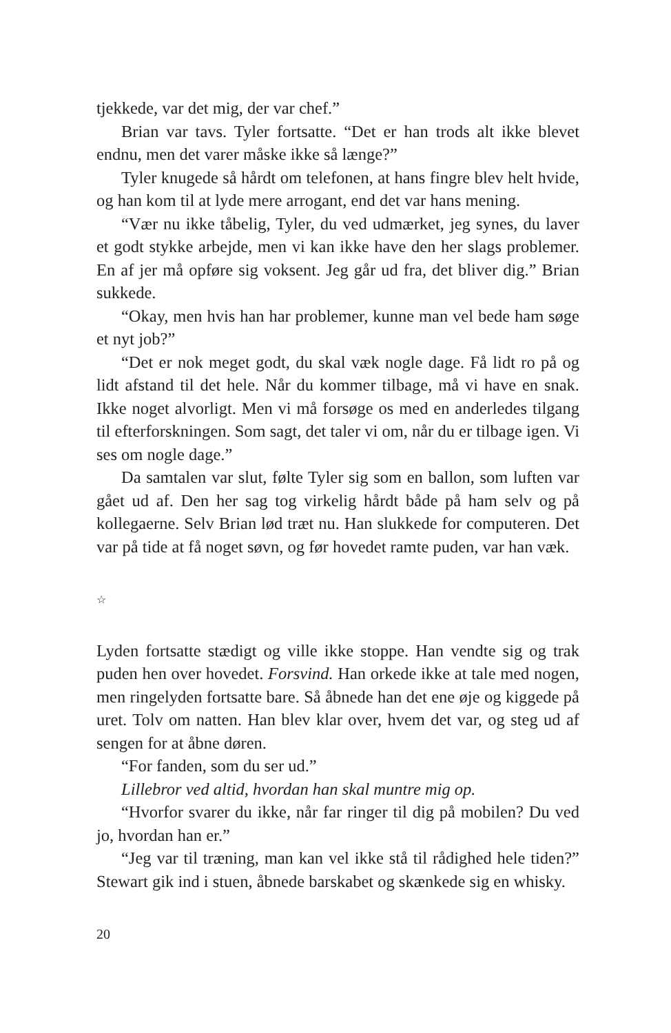tjekkede, var det mig, der var chef.”
Brian var tavs. Tyler fortsatte. “Det er han trods alt ikke blevet endnu, men det varer måske ikke så længe?”
Tyler knugede så hårdt om telefonen, at hans fingre blev helt hvide, og han kom til at lyde mere arrogant, end det var hans mening.
“Vær nu ikke tåbelig, Tyler, du ved udmærket, jeg synes, du laver et godt stykke arbejde, men vi kan ikke have den her slags problemer. En af jer må opføre sig voksent. Jeg går ud fra, det bliver dig.” Brian sukkede.
“Okay, men hvis han har problemer, kunne man vel bede ham søge et nyt job?”
“Det er nok meget godt, du skal væk nogle dage. Få lidt ro på og lidt afstand til det hele. Når du kommer tilbage, må vi have en snak. Ikke noget alvorligt. Men vi må forsøge os med en anderledes tilgang til efterforskningen. Som sagt, det taler vi om, når du er tilbage igen. Vi ses om nogle dage.”
Da samtalen var slut, følte Tyler sig som en ballon, som luften var gået ud af. Den her sag tog virkelig hårdt både på ham selv og på kollegaerne. Selv Brian lød træt nu. Han slukkede for computeren. Det var på tide at få noget søvn, og før hovedet ramte puden, var han væk.
☆
Lyden fortsatte stædigt og ville ikke stoppe. Han vendte sig og trak puden hen over hovedet. Forsvind. Han orkede ikke at tale med nogen, men ringelyden fortsatte bare. Så åbnede han det ene øje og kiggede på uret. Tolv om natten. Han blev klar over, hvem det var, og steg ud af sengen for at åbne døren.
“For fanden, som du ser ud.”
Lillebror ved altid, hvordan han skal muntre mig op.
“Hvorfor svarer du ikke, når far ringer til dig på mobilen? Du ved jo, hvordan han er.”
“Jeg var til træning, man kan vel ikke stå til rådighed hele tiden?” Stewart gik ind i stuen, åbnede barskabet og skænkede sig en whisky.
20